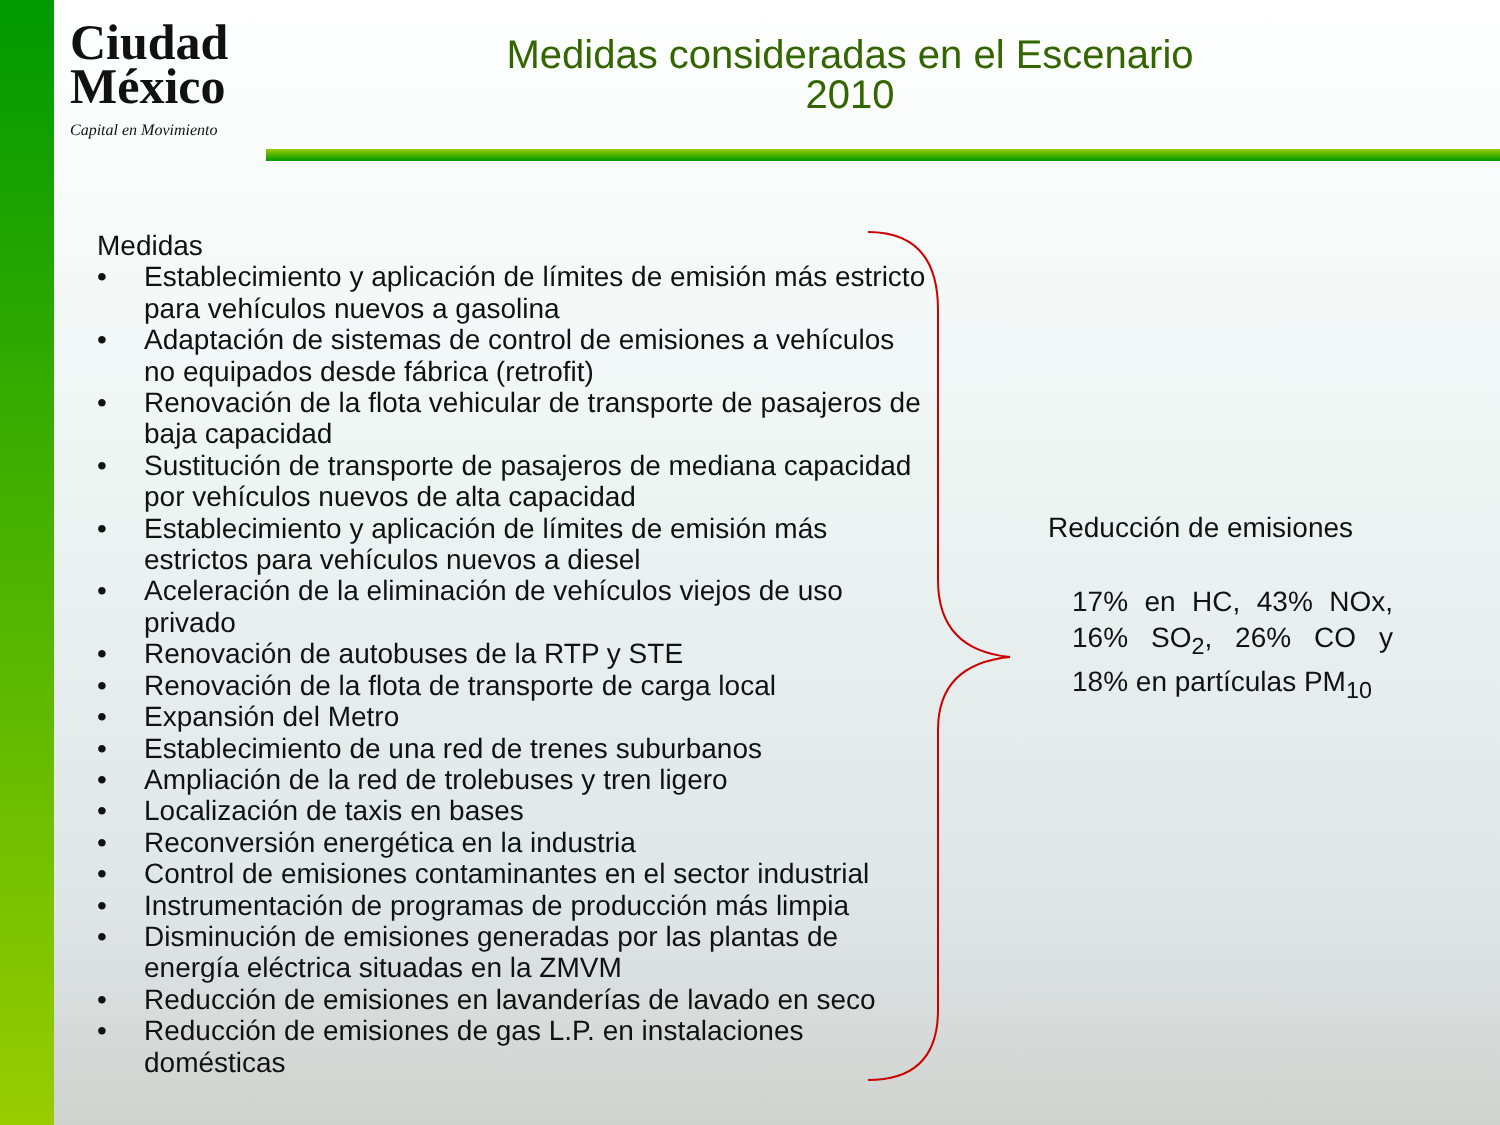Ciudad
México
Capital en Movimiento
Medidas consideradas en el Escenario 2010
Medidas
• Establecimiento y aplicación de límites de emisión más estricto para vehículos nuevos a gasolina
• Adaptación de sistemas de control de emisiones a vehículos no equipados desde fábrica (retrofit)
• Renovación de la flota vehicular de transporte de pasajeros de baja capacidad
• Sustitución de transporte de pasajeros de mediana capacidad por vehículos nuevos de alta capacidad
• Establecimiento y aplicación de límites de emisión más estrictos para vehículos nuevos a diesel
• Aceleración de la eliminación de vehículos viejos de uso privado
• Renovación de autobuses de la RTP y STE
• Renovación de la flota de transporte de carga local
• Expansión del Metro
• Establecimiento de una red de trenes suburbanos
• Ampliación de la red de trolebuses y tren ligero
• Localización de taxis en bases
• Reconversión energética en la industria
• Control de emisiones contaminantes en el sector industrial
• Instrumentación de programas de producción más limpia
• Disminución de emisiones generadas por las plantas de energía eléctrica situadas en la ZMVM
• Reducción de emisiones en lavanderías de lavado en seco
• Reducción de emisiones de gas L.P. en instalaciones domésticas
Reducción de emisiones
17% en HC, 43% NOx, 16% SO<sub>2</sub>, 26% CO y 18% en partículas PM<sub>10</sub>